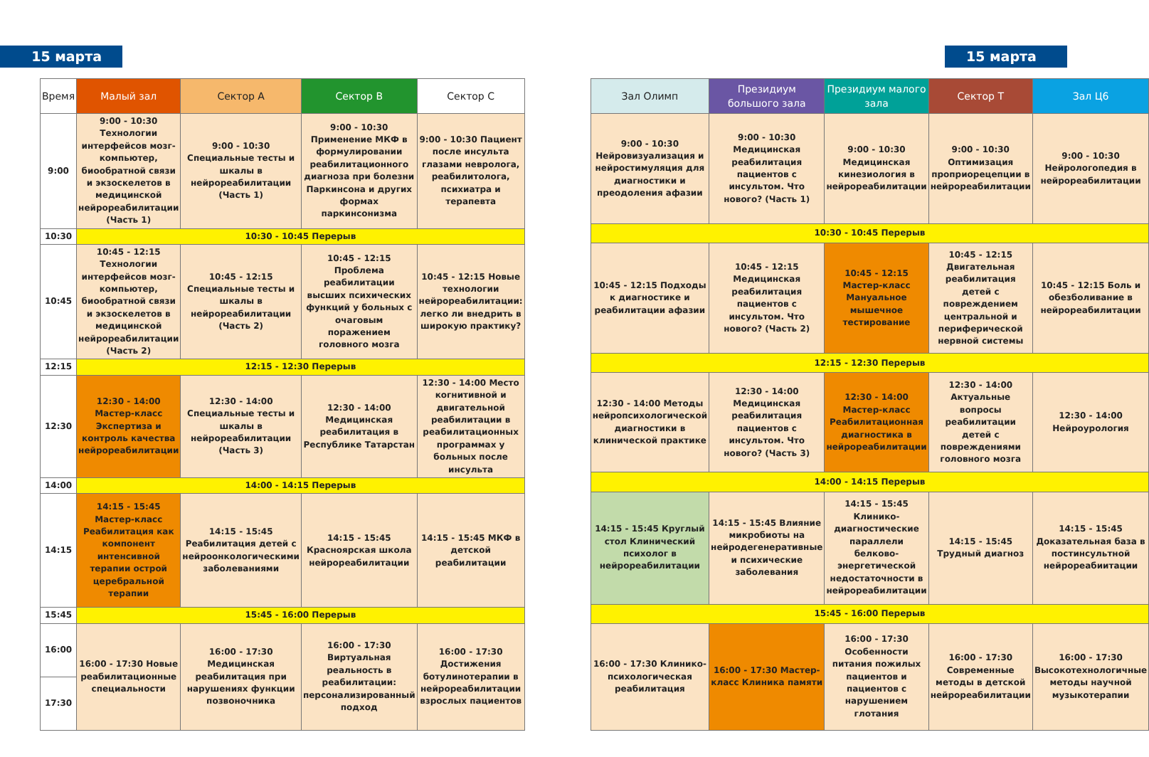15 марта 15 марта
| Время | Малый зал | Сектор А | Сектор В | Сектор С |
| --- | --- | --- | --- | --- |
| 9:00 | 9:00 - 10:30 Технологии интерфейсов мозг-компьютер, биообратной связи и экзоскелетов в медицинской нейрореабилитации (Часть 1) | 9:00 - 10:30 Специальные тесты и шкалы в нейрореабилитации (Часть 1) | 9:00 - 10:30 Применение МКФ в формулировании реабилитационного диагноза при болезни Паркинсона и других формах паркинсонизма | 9:00 - 10:30 Пациент после инсульта глазами невролога, реабилитолога, психиатра и терапевта |
| 10:30 | 10:30 - 10:45 Перерыв | | | |
| 10:45 | 10:45 - 12:15 Технологии интерфейсов мозг-компьютер, биообратной связи и экзоскелетов в медицинской нейрореабилитации (Часть 2) | 10:45 - 12:15 Специальные тесты и шкалы в нейрореабилитации (Часть 2) | 10:45 - 12:15 Проблема реабилитации высших психических функций у больных с очаговым поражением головного мозга | 10:45 - 12:15 Новые технологии нейрореабилитации: легко ли внедрить в широкую практику? |
| 12:15 | 12:15 - 12:30 Перерыв | | | |
| 12:30 | 12:30 - 14:00 Мастер-класс Экспертиза и контроль качества нейрореабилитации | 12:30 - 14:00 Специальные тесты и шкалы в нейрореабилитации (Часть 3) | 12:30 - 14:00 Медицинская реабилитация в Республике Татарстан | 12:30 - 14:00 Место когнитивной и двигательной реабилитации в реабилитационных программах у больных после инсульта |
| 14:00 | 14:00 - 14:15 Перерыв | | | |
| 14:15 | 14:15 - 15:45 Мастер-класс Реабилитация как компонент интенсивной терапии острой церебральной терапии | 14:15 - 15:45 Реабилитация детей с нейроонкологическими заболеваниями | 14:15 - 15:45 Красноярская школа нейрореабилитации | 14:15 - 15:45 МКФ в детской реабилитации |
| 15:45 | 15:45 - 16:00 Перерыв | | | |
| 16:00 | 16:00 - 17:30 Новые реабилитационные специальности | 16:00 - 17:30 Медицинская реабилитация при нарушениях функции позвоночника | 16:00 - 17:30 Виртуальная реальность в реабилитации: персонализированный подход | 16:00 - 17:30 Достижения ботулинотерапии в нейрореабилитации взрослых пациентов |
| 17:30 | | | | |
| Зал Олимп | Президиум большого зала | Президиум малого зала | Сектор Т | Зал Ц6 |
| --- | --- | --- | --- | --- |
| 9:00 - 10:30 Нейровизуализация и нейростимуляция для диагностики и преодоления афазии | 9:00 - 10:30 Медицинская реабилитация пациентов с инсультом. Что нового? (Часть 1) | 9:00 - 10:30 Медицинская кинезиология в нейрореабилитации | 9:00 - 10:30 Оптимизация проприорецепции в нейрореабилитации | 9:00 - 10:30 Нейрологопедия в нейрореабилитации |
| 10:30 - 10:45 Перерыв | | | | |
| 10:45 - 12:15 Подходы к диагностике и реабилитации афазии | 10:45 - 12:15 Медицинская реабилитация пациентов с инсультом. Что нового? (Часть 2) | 10:45 - 12:15 Мастер-класс Мануальное мышечное тестирование | 10:45 - 12:15 Двигательная реабилитация детей с повреждением центральной и периферической нервной системы | 10:45 - 12:15 Боль и обезболивание в нейрореабилитации |
| 12:15 - 12:30 Перерыв | | | | |
| 12:30 - 14:00 Методы нейропсихологической диагностики в клинической практике | 12:30 - 14:00 Медицинская реабилитация пациентов с инсультом. Что нового? (Часть 3) | 12:30 - 14:00 Мастер-класс Реабилитационная диагностика в нейрореабилитации | 12:30 - 14:00 Актуальные вопросы реабилитации детей с повреждениями головного мозга | 12:30 - 14:00 Нейроурология |
| 14:00 - 14:15 Перерыв | | | | |
| 14:15 - 15:45 Круглый стол Клинический психолог в нейрореабилитации | 14:15 - 15:45 Влияние микробиоты на нейродегенеративные и психические заболевания | 14:15 - 15:45 Клинико-диагностические параллели белково-энергетической недостаточности в нейрореабилитации | 14:15 - 15:45 Трудный диагноз | 14:15 - 15:45 Доказательная база в постинсультной нейрореабиитации |
| 15:45 - 16:00 Перерыв | | | | |
| 16:00 - 17:30 Клинико-психологическая реабилитация | 16:00 - 17:30 Мастер-класс Клиника памяти | 16:00 - 17:30 Особенности питания пожилых пациентов и пациентов с нарушением глотания | 16:00 - 17:30 Современные методы в детской нейрореабилитации | 16:00 - 17:30 Высокотехнологичные методы научной музыкотерапии |